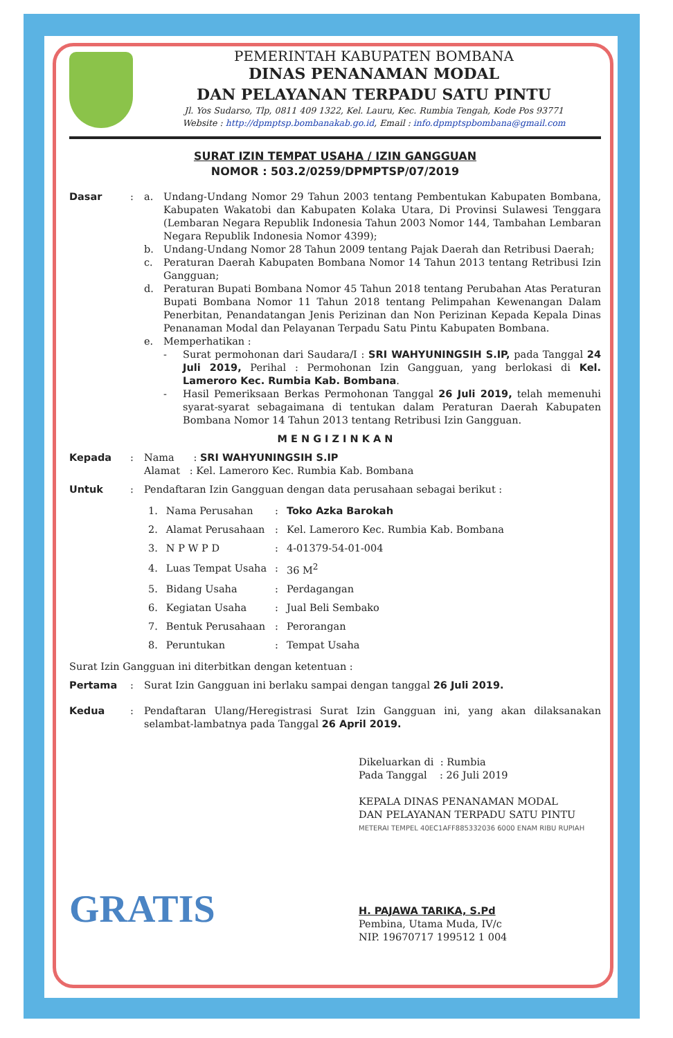PEMERINTAH KABUPATEN BOMBANA
DINAS PENANAMAN MODAL
DAN PELAYANAN TERPADU SATU PINTU
Jl. Yos Sudarso, Tlp, 0811 409 1322, Kel. Lauru, Kec. Rumbia Tengah, Kode Pos 93771
Website : http://dpmptsp.bombanakab.go.id, Email : info.dpmptspbombana@gmail.com
SURAT IZIN TEMPAT USAHA / IZIN GANGGUAN
NOMOR : 503.2/0259/DPMPTSP/07/2019
Dasar : a. Undang-Undang Nomor 29 Tahun 2003 tentang Pembentukan Kabupaten Bombana, Kabupaten Wakatobi dan Kabupaten Kolaka Utara, Di Provinsi Sulawesi Tenggara (Lembaran Negara Republik Indonesia Tahun 2003 Nomor 144, Tambahan Lembaran Negara Republik Indonesia Nomor 4399);
b. Undang-Undang Nomor 28 Tahun 2009 tentang Pajak Daerah dan Retribusi Daerah;
c. Peraturan Daerah Kabupaten Bombana Nomor 14 Tahun 2013 tentang Retribusi Izin Gangguan;
d. Peraturan Bupati Bombana Nomor 45 Tahun 2018 tentang Perubahan Atas Peraturan Bupati Bombana Nomor 11 Tahun 2018 tentang Pelimpahan Kewenangan Dalam Penerbitan, Penandatangan Jenis Perizinan dan Non Perizinan Kepada Kepala Dinas Penanaman Modal dan Pelayanan Terpadu Satu Pintu Kabupaten Bombana.
e. Memperhatikan :
- Surat permohonan dari Saudara/I : SRI WAHYUNINGSIH S.IP, pada Tanggal 24 Juli 2019, Perihal : Permohonan Izin Gangguan, yang berlokasi di Kel. Lameroro Kec. Rumbia Kab. Bombana.
- Hasil Pemeriksaan Berkas Permohonan Tanggal 26 Juli 2019, telah memenuhi syarat-syarat sebagaimana di tentukan dalam Peraturan Daerah Kabupaten Bombana Nomor 14 Tahun 2013 tentang Retribusi Izin Gangguan.
M E N G I Z I N K A N
Kepada : Nama : SRI WAHYUNINGSIH S.IP
Alamat : Kel. Lameroro Kec. Rumbia Kab. Bombana
Untuk : Pendaftaran Izin Gangguan dengan data perusahaan sebagai berikut :
| 1. | Nama Perusahan | : | Toko Azka Barokah |
| 2. | Alamat Perusahaan | : | Kel. Lameroro Kec. Rumbia Kab. Bombana |
| 3. | N P W P D | : | 4-01379-54-01-004 |
| 4. | Luas Tempat Usaha | : | 36 M<sup>2</sup> |
| 5. | Bidang Usaha | : | Perdagangan |
| 6. | Kegiatan Usaha | : | Jual Beli Sembako |
| 7. | Bentuk Perusahaan | : | Perorangan |
| 8. | Peruntukan | : | Tempat Usaha |
Surat Izin Gangguan ini diterbitkan dengan ketentuan :
Pertama : Surat Izin Gangguan ini berlaku sampai dengan tanggal 26 Juli 2019.
Kedua : Pendaftaran Ulang/Heregistrasi Surat Izin Gangguan ini, yang akan dilaksanakan selambat-lambatnya pada Tanggal 26 April 2019.
Dikeluarkan di : Rumbia
Pada Tanggal : 26 Juli 2019
KEPALA DINAS PENANAMAN MODAL
DAN PELAYANAN TERPADU SATU PINTU
METERAI TEMPEL 40EC1AFF885332036 6000 ENAM RIBU RUPIAH
H. PAJAWA TARIKA, S.Pd
Pembina, Utama Muda, IV/c
NIP. 19670717 199512 1 004
GRATIS